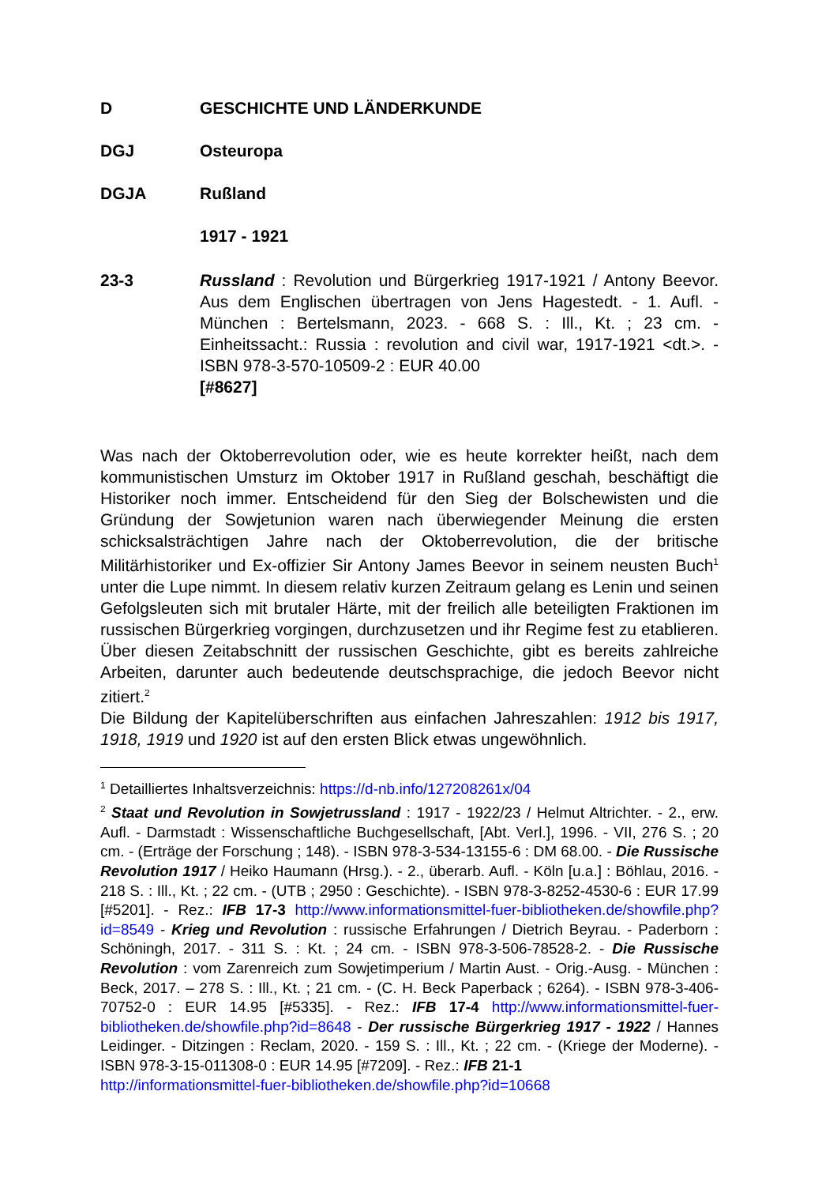D GESCHICHTE UND LÄNDERKUNDE
DGJ Osteuropa
DGJA Rußland
1917 - 1921
23-3 Russland : Revolution und Bürgerkrieg 1917-1921 / Antony Beevor. Aus dem Englischen übertragen von Jens Hagestedt. - 1. Aufl. - München : Bertelsmann, 2023. - 668 S. : Ill., Kt. ; 23 cm. - Einheitssacht.: Russia : revolution and civil war, 1917-1921 <dt.>. - ISBN 978-3-570-10509-2 : EUR 40.00
[#8627]
Was nach der Oktoberrevolution oder, wie es heute korrekter heißt, nach dem kommunistischen Umsturz im Oktober 1917 in Rußland geschah, beschäftigt die Historiker noch immer. Entscheidend für den Sieg der Bolschewisten und die Gründung der Sowjetunion waren nach überwiegender Meinung die ersten schicksalsträchtigen Jahre nach der Oktoberrevolution, die der britische Militärhistoriker und Ex-offizier Sir Antony James Beevor in seinem neusten Buch<sup>1</sup> unter die Lupe nimmt. In diesem relativ kurzen Zeitraum gelang es Lenin und seinen Gefolgsleuten sich mit brutaler Härte, mit der freilich alle beteiligten Fraktionen im russischen Bürgerkrieg vorgingen, durchzusetzen und ihr Regime fest zu etablieren. Über diesen Zeitabschnitt der russischen Geschichte, gibt es bereits zahlreiche Arbeiten, darunter auch bedeutende deutschsprachige, die jedoch Beevor nicht zitiert.<sup>2</sup>
Die Bildung der Kapitelüberschriften aus einfachen Jahreszahlen: 1912 bis 1917, 1918, 1919 und 1920 ist auf den ersten Blick etwas ungewöhnlich.
<sup>1</sup> Detailliertes Inhaltsverzeichnis: https://d-nb.info/127208261x/04
<sup>2</sup> Staat und Revolution in Sowjetrussland : 1917 - 1922/23 / Helmut Altrichter. - 2., erw. Aufl. - Darmstadt : Wissenschaftliche Buchgesellschaft, [Abt. Verl.], 1996. - VII, 276 S. ; 20 cm. - (Erträge der Forschung ; 148). - ISBN 978-3-534-13155-6 : DM 68.00. - Die Russische Revolution 1917 / Heiko Haumann (Hrsg.). - 2., überarb. Aufl. - Köln [u.a.] : Böhlau, 2016. - 218 S. : Ill., Kt. ; 22 cm. - (UTB ; 2950 : Geschichte). - ISBN 978-3-8252-4530-6 : EUR 17.99 [#5201]. - Rez.: IFB 17-3 http://www.informationsmittel-fuer-bibliotheken.de/showfile.php?id=8549 - Krieg und Revolution : russische Erfahrungen / Dietrich Beyrau. - Paderborn : Schöningh, 2017. - 311 S. : Kt. ; 24 cm. - ISBN 978-3-506-78528-2. - Die Russische Revolution : vom Zarenreich zum Sowjetimperium / Martin Aust. - Orig.-Ausg. - München : Beck, 2017. – 278 S. : Ill., Kt. ; 21 cm. - (C. H. Beck Paperback ; 6264). - ISBN 978-3-406-70752-0 : EUR 14.95 [#5335]. - Rez.: IFB 17-4 http://www.informationsmittel-fuer-bibliotheken.de/showfile.php?id=8648 - Der russische Bürgerkrieg 1917 - 1922 / Hannes Leidinger. - Ditzingen : Reclam, 2020. - 159 S. : Ill., Kt. ; 22 cm. - (Kriege der Moderne). - ISBN 978-3-15-011308-0 : EUR 14.95 [#7209]. - Rez.: IFB 21-1
http://informationsmittel-fuer-bibliotheken.de/showfile.php?id=10668